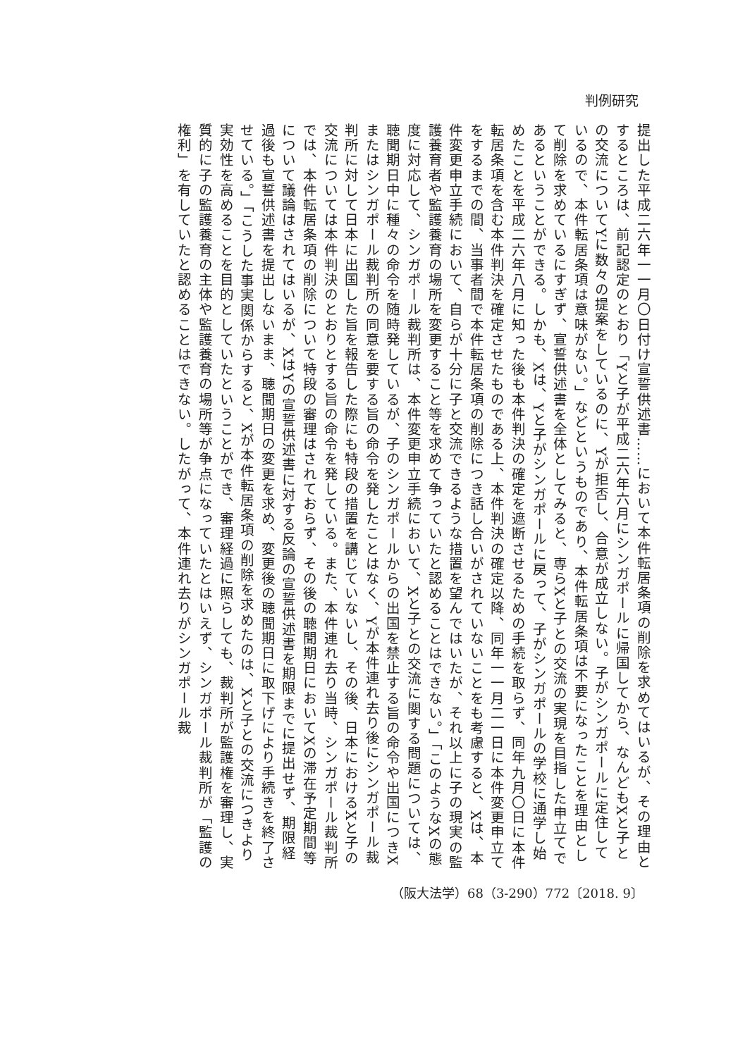判例研究
提出した平成二六年一一月〇日付け宣誓供述書……において本件転居条項の削除を求めてはいるが、その理由とするところは、前記認定のとおり「Yと子が平成二六年六月にシンガポールに帰国してから、なんどもXと子との交流についてYに数々の提案をしているのに、Yが拒否し、合意が成立しない。子がシンガポールに定住しているので、本件転居条項は意味がない。」などというものであり、本件転居条項は不要になったことを理由として削除を求めているにすぎず、宣誓供述書を全体としてみると、専らXと子との交流の実現を目指した申立てであるということができる。しかも、Xは、Yと子がシンガポールに戻って、子がシンガポールの学校に通学し始めたことを平成二六年八月に知った後も本件判決の確定を遮断させるための手続を取らず、同年九月〇日に本件転居条項を含む本件判決を確定させたものである上、本件判決の確定以降、同年一一月二一日に本件変更申立てをするまでの間、当事者間で本件転居条項の削除につき話し合いがされていないことをも考慮すると、Xは、本件変更申立手続において、自らが十分に子と交流できるような措置を望んではいたが、それ以上に子の現実の監護養育者や監護養育の場所を変更すること等を求めて争っていたと認めることはできない。」「このようなXの態度に対応して、シンガポール裁判所は、本件変更申立手続において、Xと子との交流に関する問題については、聴聞期日中に種々の命令を随時発しているが、子のシンガポールからの出国を禁止する旨の命令や出国につきXまたはシンガポール裁判所の同意を要する旨の命令を発したことはなく、Yが本件連れ去り後にシンガポール裁判所に対して日本に出国した旨を報告した際にも特段の措置を講じていないし、その後、日本におけるXと子の交流については本件判決のとおりとする旨の命令を発している。また、本件連れ去り当時、シンガポール裁判所では、本件転居条項の削除について特段の審理はされておらず、その後の聴聞期日においてXの滞在予定期間等について議論はされてはいるが、XはYの宣誓供述書に対する反論の宣誓供述書を期限までに提出せず、期限経過後も宣誓供述書を提出しないまま、聴聞期日の変更を求め、変更後の聴聞期日に取下げにより手続きを終了させている。」「こうした事実関係からすると、Xが本件転居条項の削除を求めたのは、Xと子との交流につきより実効性を高めることを目的としていたということができ、審理経過に照らしても、裁判所が監護権を審理し、実質的に子の監護養育の主体や監護養育の場所等が争点になっていたとはいえず、シンガポール裁判所が「監護の権利」を有していたと認めることはできない。したがって、本件連れ去りがシンガポール裁
（阪大法学）68（3-290）772〔2018. 9〕